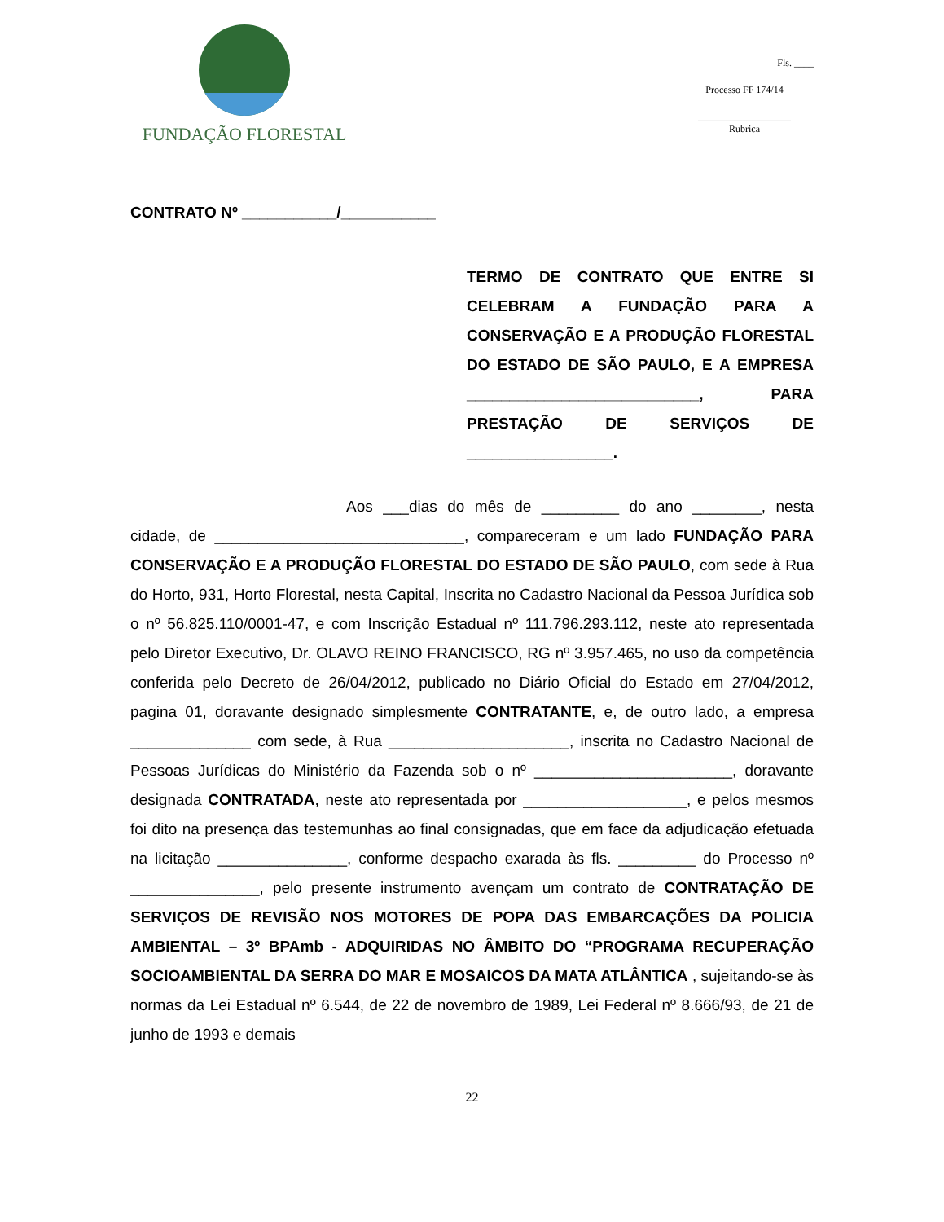FUNDAÇÃO FLORESTAL
Fls. ____
Processo FF 174/14
___________________
Rubrica
CONTRATO Nº ___________/___________
TERMO DE CONTRATO QUE ENTRE SI CELEBRAM A FUNDAÇÃO PARA A CONSERVAÇÃO E A PRODUÇÃO FLORESTAL DO ESTADO DE SÃO PAULO, E A EMPRESA ___________________________, PARA PRESTAÇÃO DE SERVIÇOS DE _________________.
Aos ___dias do mês de _________ do ano ________, nesta cidade, de _____________________________, compareceram e um lado FUNDAÇÃO PARA CONSERVAÇÃO E A PRODUÇÃO FLORESTAL DO ESTADO DE SÃO PAULO, com sede à Rua do Horto, 931, Horto Florestal, nesta Capital, Inscrita no Cadastro Nacional da Pessoa Jurídica sob o nº 56.825.110/0001-47, e com Inscrição Estadual nº 111.796.293.112, neste ato representada pelo Diretor Executivo, Dr. OLAVO REINO FRANCISCO, RG nº 3.957.465, no uso da competência conferida pelo Decreto de 26/04/2012, publicado no Diário Oficial do Estado em 27/04/2012, pagina 01, doravante designado simplesmente CONTRATANTE, e, de outro lado, a empresa ______________ com sede, à Rua _____________________, inscrita no Cadastro Nacional de Pessoas Jurídicas do Ministério da Fazenda sob o nº _______________________, doravante designada CONTRATADA, neste ato representada por ___________________, e pelos mesmos foi dito na presença das testemunhas ao final consignadas, que em face da adjudicação efetuada na licitação _______________, conforme despacho exarada às fls. _________ do Processo nº _______________, pelo presente instrumento avençam um contrato de CONTRATAÇÃO DE SERVIÇOS DE REVISÃO NOS MOTORES DE POPA DAS EMBARCAÇÕES DA POLICIA AMBIENTAL – 3º BPAmb - ADQUIRIDAS NO ÂMBITO DO “PROGRAMA RECUPERAÇÃO SOCIOAMBIENTAL DA SERRA DO MAR E MOSAICOS DA MATA ATLÂNTICA , sujeitando-se às normas da Lei Estadual nº 6.544, de 22 de novembro de 1989, Lei Federal nº 8.666/93, de 21 de junho de 1993 e demais
22